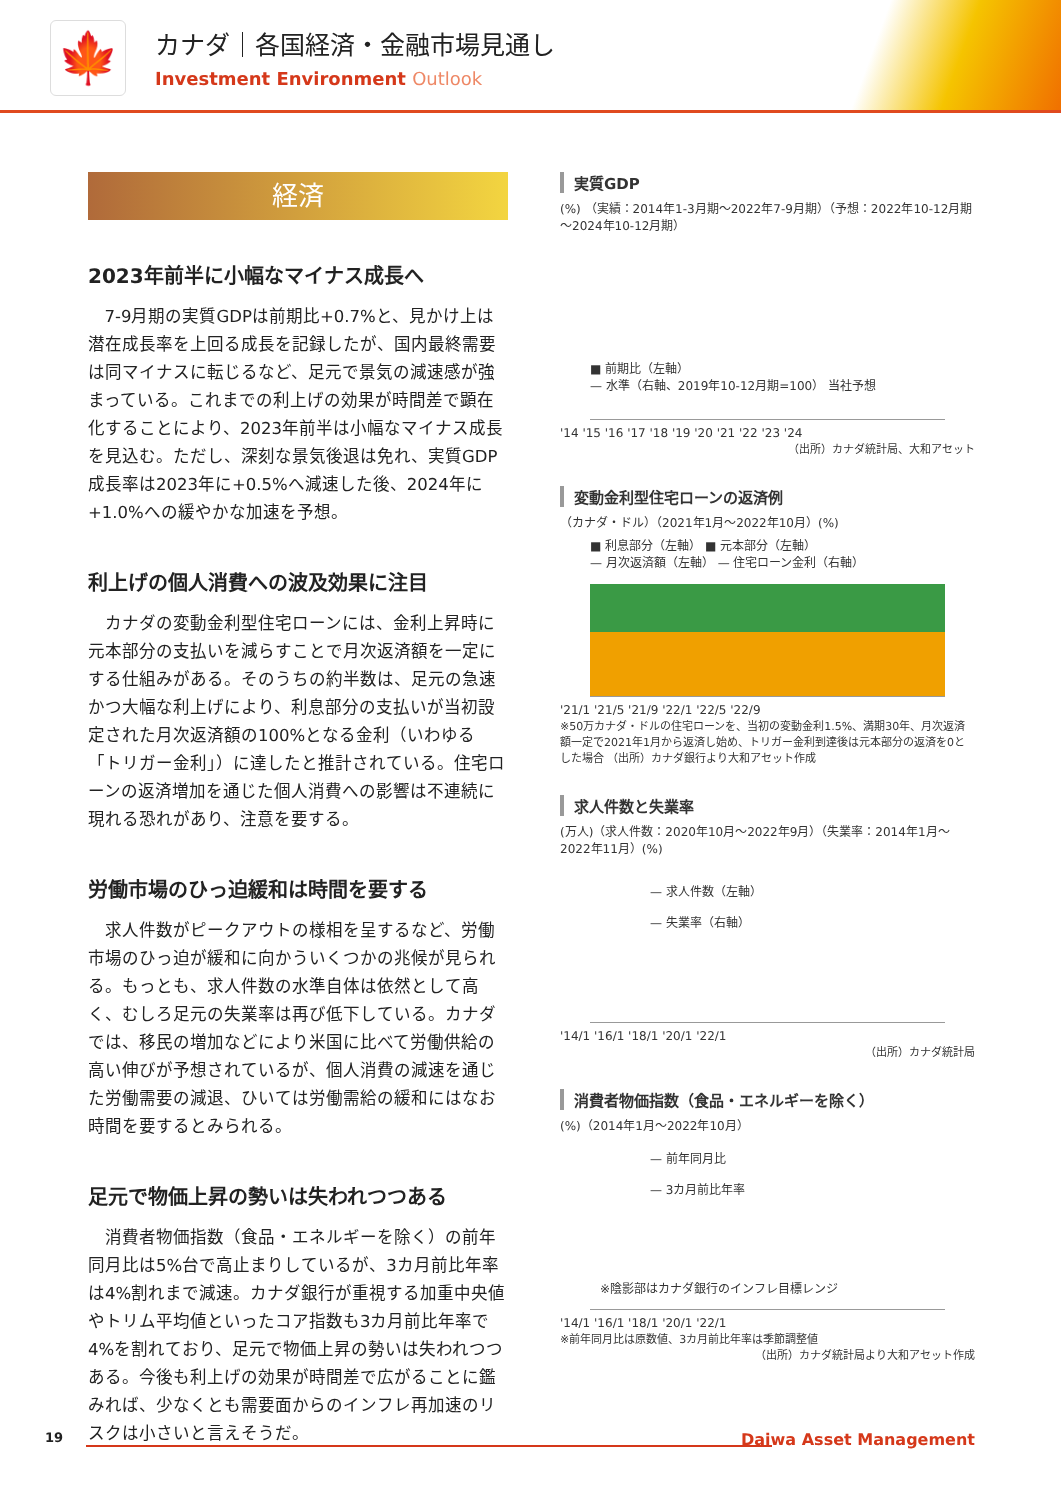🍁 カナダ｜各国経済・金融市場見通し
Investment Environment Outlook
経済
2023年前半に小幅なマイナス成長へ
7-9月期の実質GDPは前期比+0.7%と、見かけ上は潜在成長率を上回る成長を記録したが、国内最終需要は同マイナスに転じるなど、足元で景気の減速感が強まっている。これまでの利上げの効果が時間差で顕在化することにより、2023年前半は小幅なマイナス成長を見込む。ただし、深刻な景気後退は免れ、実質GDP成長率は2023年に+0.5%へ減速した後、2024年に+1.0%への緩やかな加速を予想。
利上げの個人消費への波及効果に注目
カナダの変動金利型住宅ローンには、金利上昇時に元本部分の支払いを減らすことで月次返済額を一定にする仕組みがある。そのうちの約半数は、足元の急速かつ大幅な利上げにより、利息部分の支払いが当初設定された月次返済額の100%となる金利（いわゆる「トリガー金利」）に達したと推計されている。住宅ローンの返済増加を通じた個人消費への影響は不連続に現れる恐れがあり、注意を要する。
労働市場のひっ迫緩和は時間を要する
求人件数がピークアウトの様相を呈するなど、労働市場のひっ迫が緩和に向かういくつかの兆候が見られる。もっとも、求人件数の水準自体は依然として高く、むしろ足元の失業率は再び低下している。カナダでは、移民の増加などにより米国に比べて労働供給の高い伸びが予想されているが、個人消費の減速を通じた労働需要の減退、ひいては労働需給の緩和にはなお時間を要するとみられる。
足元で物価上昇の勢いは失われつつある
消費者物価指数（食品・エネルギーを除く）の前年同月比は5%台で高止まりしているが、3カ月前比年率は4%割れまで減速。カナダ銀行が重視する加重中央値やトリム平均値といったコア指数も3カ月前比年率で4%を割れており、足元で物価上昇の勢いは失われつつある。今後も利上げの効果が時間差で広がることに鑑みれば、少なくとも需要面からのインフレ再加速のリスクは小さいと言えそうだ。
実質GDP
(%) （実績：2014年1-3月期～2022年7-9月期）（予想：2022年10-12月期～2024年10-12月期）
■ 前期比（左軸）
— 水準（右軸、2019年10-12月期=100） 当社予想
'14 '15 '16 '17 '18 '19 '20 '21 '22 '23 '24
（出所）カナダ統計局、大和アセット
変動金利型住宅ローンの返済例
（カナダ・ドル）（2021年1月～2022年10月）(%)
■ 利息部分（左軸） ■ 元本部分（左軸）
— 月次返済額（左軸） — 住宅ローン金利（右軸）
'21/1 '21/5 '21/9 '22/1 '22/5 '22/9
※50万カナダ・ドルの住宅ローンを、当初の変動金利1.5%、満期30年、月次返済額一定で2021年1月から返済し始め、トリガー金利到達後は元本部分の返済を0とした場合 （出所）カナダ銀行より大和アセット作成
求人件数と失業率
(万人)（求人件数：2020年10月～2022年9月）（失業率：2014年1月～2022年11月）(%)
— 求人件数（左軸）
— 失業率（右軸）
'14/1 '16/1 '18/1 '20/1 '22/1
（出所）カナダ統計局
消費者物価指数（食品・エネルギーを除く）
(%)（2014年1月～2022年10月）
— 前年同月比
— 3カ月前比年率
※陰影部はカナダ銀行のインフレ目標レンジ
'14/1 '16/1 '18/1 '20/1 '22/1
※前年同月比は原数値、3カ月前比年率は季節調整値
（出所）カナダ統計局より大和アセット作成
19 Daiwa Asset Management